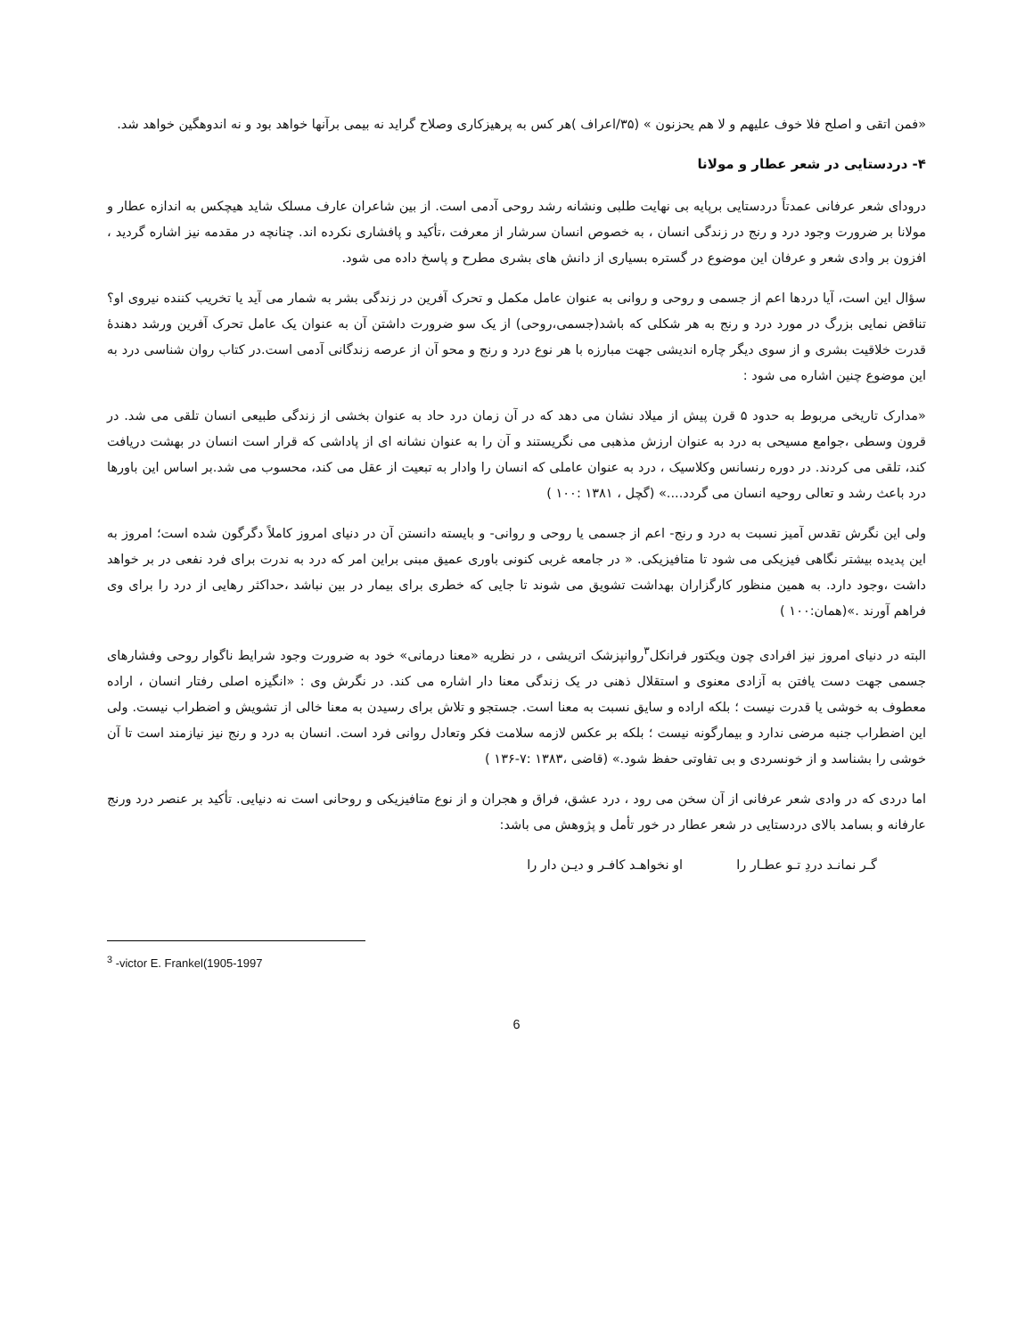«فمن اتقی و اصلح فلا خوف علیهم و لا هم یحزنون » (۳۵/اعراف )هر کس به پرهیزکاری وصلاح گراید نه بیمی برآنها خواهد بود و نه اندوهگین خواهد شد.
۴- دردستایی در شعر عطار و مولانا
درودای شعر عرفانی عمدتاً دردستایی برپایه بی نهایت طلبی ونشانه رشد روحی آدمی است. از بین شاعران عارف مسلک شاید هیچکس به اندازه عطار و مولانا بر ضرورت وجود درد و رنج در زندگی انسان ، به خصوص انسان سرشار از معرفت ،تأکید و پافشاری نکرده اند. چنانچه در مقدمه نیز اشاره گردید ، افزون بر وادی شعر و عرفان این موضوع در گستره بسیاری از دانش های بشری مطرح و پاسخ داده می شود.
سؤال این است، آیا دردها اعم از جسمی و روحی و روانی به عنوان عامل مکمل و تحرک آفرین در زندگی بشر به شمار می آید یا تخریب کننده نیروی او؟ تناقض نمایی بزرگ در مورد درد و رنج به هر شکلی که باشد(جسمی،روحی) از یک سو ضرورت داشتن آن به عنوان یک عامل تحرک آفرین ورشد دهندهٔ قدرت خلاقیت بشری و از سوی دیگر چاره اندیشی جهت مبارزه با هر نوع درد و رنج و محو آن از عرصه زندگانی آدمی است.در کتاب روان شناسی درد به این موضوع چنین اشاره می شود :
«مدارک تاریخی مربوط به حدود ۵ قرن پیش از میلاد نشان می دهد که در آن زمان درد حاد به عنوان بخشی از زندگی طبیعی انسان تلقی می شد. در قرون وسطی ،جوامع مسیحی به درد به عنوان ارزش مذهبی می نگریستند و آن را به عنوان نشانه ای از پاداشی که قرار است انسان در بهشت دریافت کند، تلقی می کردند. در دوره رنسانس وکلاسیک ، درد به عنوان عاملی که انسان را وادار به تبعیت از عقل می کند، محسوب می شد.بر اساس این باورها درد باعث رشد و تعالی روحیه انسان می گردد....» (گچل ، ۱۳۸۱ :۱۰۰ )
ولی این نگرش تقدس آمیز نسبت به درد و رنج- اعم از جسمی یا روحی و روانی- و بایسته دانستن آن در دنیای امروز کاملاً دگرگون شده است؛ امروز به این پدیده بیشتر نگاهی فیزیکی می شود تا متافیزیکی. « در جامعه غربی کنونی باوری عمیق مبنی براین امر که درد به ندرت برای فرد نفعی در بر خواهد داشت ،وجود دارد. به همین منظور کارگزاران بهداشت تشویق می شوند تا جایی که خطری برای بیمار در بین نباشد ،حداکثر رهایی از درد را برای وی فراهم آورند .»(همان:۱۰۰ )
البته در دنیای امروز نیز افرادی چون ویکتور فرانکل<sup>۳</sup>روانپزشک اتریشی ، در نظریه «معنا درمانی» خود به ضرورت وجود شرایط ناگوار روحی وفشارهای جسمی جهت دست یافتن به آزادی معنوی و استقلال ذهنی در یک زندگی معنا دار اشاره می کند. در نگرش وی : «انگیزه اصلی رفتار انسان ، اراده معطوف به خوشی یا قدرت نیست ؛ بلکه اراده و سایق نسبت به معنا است. جستجو و تلاش برای رسیدن به معنا خالی از تشویش و اضطراب نیست. ولی این اضطراب جنبه مرضی ندارد و بیمارگونه نیست ؛ بلکه بر عکس لازمه سلامت فکر وتعادل روانی فرد است. انسان به درد و رنج نیز نیازمند است تا آن خوشی را بشناسد و از خونسردی و بی تفاوتی حفظ شود.» (قاضی ،۱۳۸۳ :۷-۱۳۶ )
اما دردی که در وادی شعر عرفانی از آن سخن می رود ، درد عشق، فراق و هجران و از نوع متافیزیکی و روحانی است نه دنیایی. تأکید بر عنصر درد ورنج عارفانه و بسامد بالای دردستایی در شعر عطار در خور تأمل و پژوهش می باشد:
گـر نمانـد دردِ تـو عطـار را او نخواهـد کافـر و دیـن دار را
<sup>3</sup> -victor E. Frankel(1905-1997
6